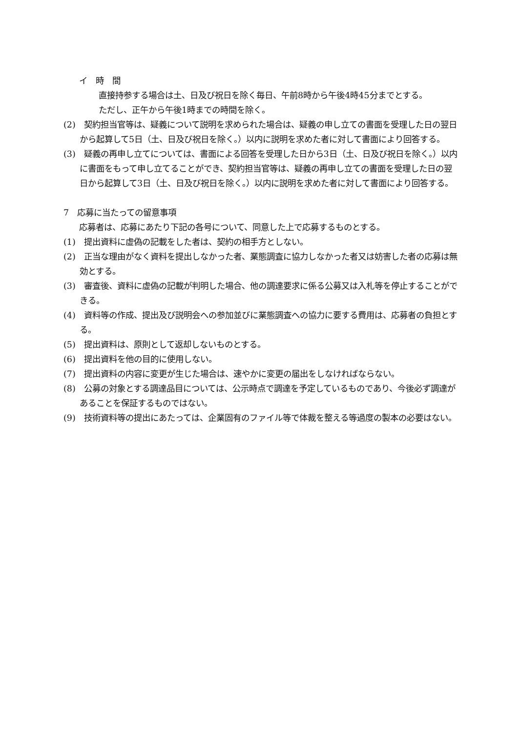イ　時　間
直接持参する場合は土、日及び祝日を除く毎日、午前8時から午後4時45分までとする。
ただし、正午から午後1時までの時間を除く。
(2)　契約担当官等は、疑義について説明を求められた場合は、疑義の申し立ての書面を受理した日の翌日から起算して5日（土、日及び祝日を除く。）以内に説明を求めた者に対して書面により回答する。
(3)　疑義の再申し立てについては、書面による回答を受理した日から3日（土、日及び祝日を除く。）以内に書面をもって申し立てることができ、契約担当官等は、疑義の再申し立ての書面を受理した日の翌日から起算して3日（土、日及び祝日を除く。）以内に説明を求めた者に対して書面により回答する。
7　応募に当たっての留意事項
応募者は、応募にあたり下記の各号について、同意した上で応募するものとする。
(1)　提出資料に虚偽の記載をした者は、契約の相手方としない。
(2)　正当な理由がなく資料を提出しなかった者、業態調査に協力しなかった者又は妨害した者の応募は無効とする。
(3)　審査後、資料に虚偽の記載が判明した場合、他の調達要求に係る公募又は入札等を停止することができる。
(4)　資料等の作成、提出及び説明会への参加並びに業態調査への協力に要する費用は、応募者の負担とする。
(5)　提出資料は、原則として返却しないものとする。
(6)　提出資料を他の目的に使用しない。
(7)　提出資料の内容に変更が生じた場合は、速やかに変更の届出をしなければならない。
(8)　公募の対象とする調達品目については、公示時点で調達を予定しているものであり、今後必ず調達があることを保証するものではない。
(9)　技術資料等の提出にあたっては、企業固有のファイル等で体裁を整える等過度の製本の必要はない。